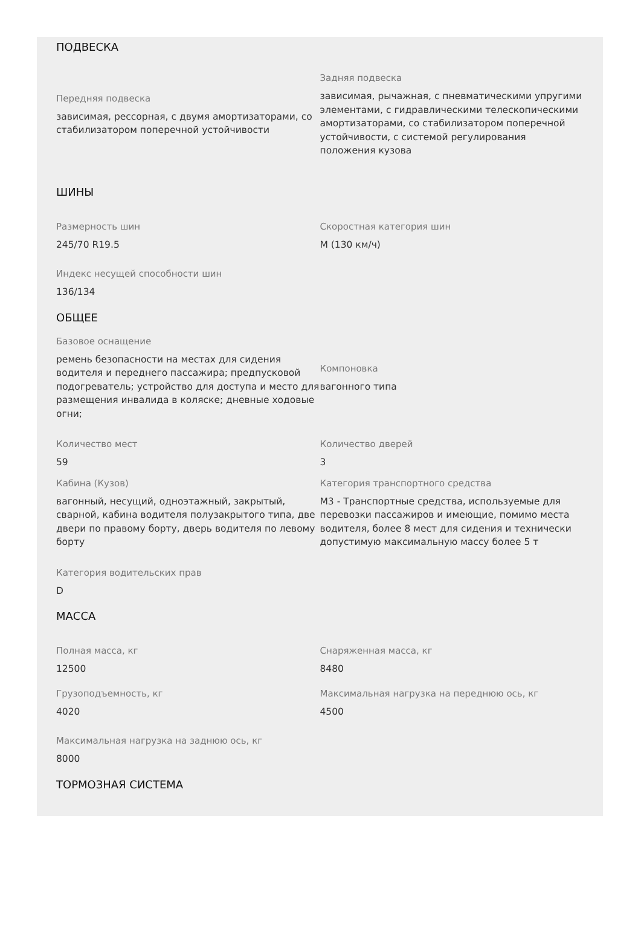ПОДВЕСКА
Передняя подвеска
зависимая, рессорная, с двумя амортизаторами, со стабилизатором поперечной устойчивости
Задняя подвеска
зависимая, рычажная, с пневматическими упругими элементами, с гидравлическими телескопическими амортизаторами, со стабилизатором поперечной устойчивости, с системой регулирования положения кузова
ШИНЫ
Размерность шин
245/70 R19.5
Скоростная категория шин
M (130 км/ч)
Индекс несущей способности шин
136/134
ОБЩЕЕ
Базовое оснащение
ремень безопасности на местах для сидения водителя и переднего пассажира; предпусковой подогреватель; устройство для доступа и место для размещения инвалида в коляске; дневные ходовые огни;
Компоновка
вагонного типа
Количество мест
59
Количество дверей
3
Кабина (Кузов)
вагонный, несущий, одноэтажный, закрытый, сварной, кабина водителя полузакрытого типа, две двери по правому борту, дверь водителя по левому борту
Категория транспортного средства
M3 - Транспортные средства, используемые для перевозки пассажиров и имеющие, помимо места водителя, более 8 мест для сидения и технически допустимую максимальную массу более 5 т
Категория водительских прав
D
МАССА
Полная масса, кг
12500
Снаряженная масса, кг
8480
Грузоподъемность, кг
4020
Максимальная нагрузка на переднюю ось, кг
4500
Максимальная нагрузка на заднюю ось, кг
8000
ТОРМОЗНАЯ СИСТЕМА